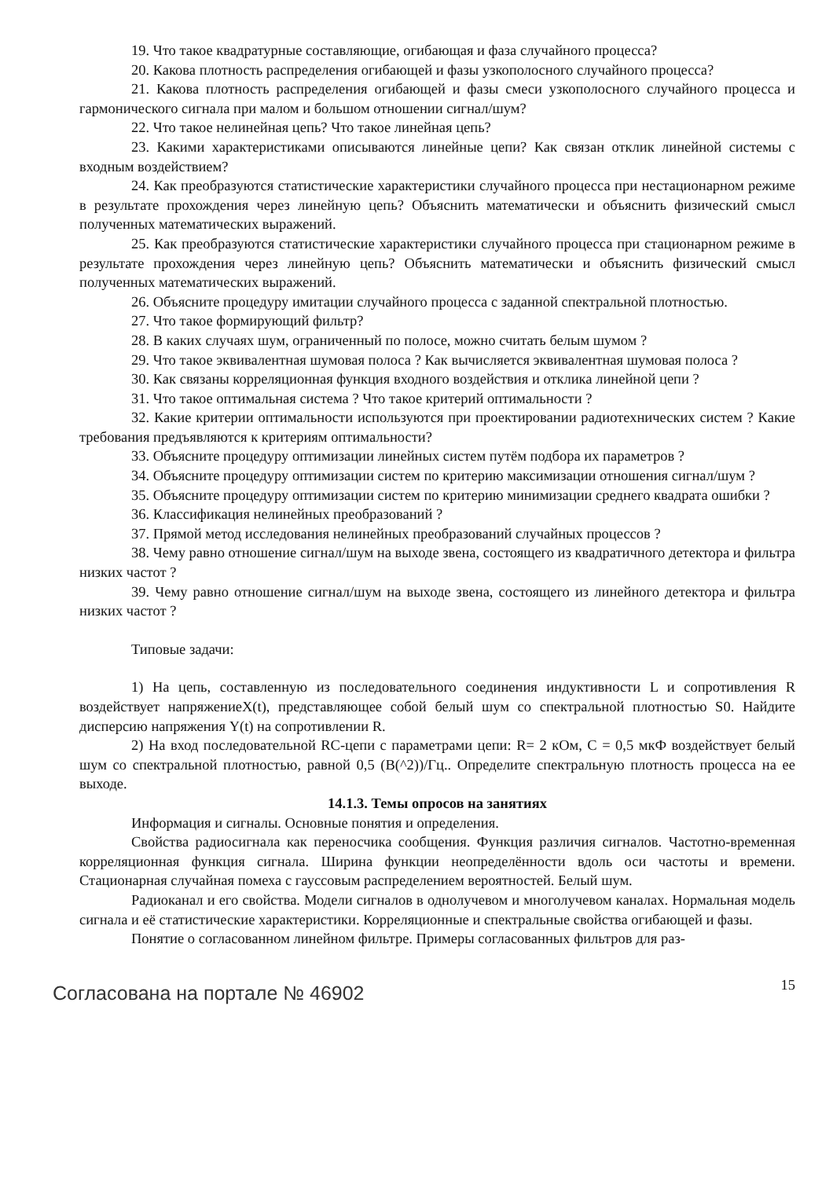19. Что такое квадратурные составляющие, огибающая и фаза случайного процесса?
20. Какова плотность распределения огибающей и фазы узкополосного случайного процесса?
21. Какова плотность распределения огибающей и фазы смеси узкополосного случайного процесса и гармонического сигнала при малом и большом отношении сигнал/шум?
22. Что такое нелинейная цепь? Что такое линейная цепь?
23. Какими характеристиками описываются линейные цепи? Как связан отклик линейной системы с входным воздействием?
24. Как преобразуются статистические характеристики случайного процесса при нестационарном режиме в результате прохождения через линейную цепь? Объяснить математически и объяснить физический смысл полученных математических выражений.
25. Как преобразуются статистические характеристики случайного процесса при стационарном режиме в результате прохождения через линейную цепь? Объяснить математически и объяснить физический смысл полученных математических выражений.
26. Объясните процедуру имитации случайного процесса с заданной спектральной плотностью.
27. Что такое формирующий фильтр?
28. В каких случаях шум, ограниченный по полосе, можно считать белым шумом ?
29. Что такое эквивалентная шумовая полоса ? Как вычисляется эквивалентная шумовая полоса ?
30. Как связаны корреляционная функция входного воздействия и отклика линейной цепи ?
31. Что такое оптимальная система ? Что такое критерий оптимальности ?
32. Какие критерии оптимальности используются при проектировании радиотехнических систем ? Какие требования предъявляются к критериям оптимальности?
33. Объясните процедуру оптимизации линейных систем путём подбора их параметров ?
34. Объясните процедуру оптимизации систем по критерию максимизации отношения сигнал/шум ?
35. Объясните процедуру оптимизации систем по критерию минимизации среднего квадрата ошибки ?
36. Классификация нелинейных преобразований ?
37. Прямой метод исследования нелинейных преобразований случайных процессов ?
38. Чему равно отношение сигнал/шум на выходе звена, состоящего из квадратичного детектора и фильтра низких частот ?
39. Чему равно отношение сигнал/шум на выходе звена, состоящего из линейного детектора и фильтра низких частот ?
Типовые задачи:
1) На цепь, составленную из последовательного соединения индуктивности L и сопротивления R воздействует напряжениеX(t), представляющее собой белый шум со спектральной плотностью S0. Найдите дисперсию напряжения Y(t) на сопротивлении R.
2) На вход последовательной RC-цепи с параметрами цепи: R= 2 кОм, C = 0,5 мкФ воздействует белый шум со спектральной плотностью, равной 0,5 (В(^2))/Гц.. Определите спектральную плотность процесса на ее выходе.
14.1.3. Темы опросов на занятиях
Информация и сигналы. Основные понятия и определения.
Свойства радиосигнала как переносчика сообщения. Функция различия сигналов. Частотно-временная корреляционная функция сигнала. Ширина функции неопределённости вдоль оси частоты и времени. Стационарная случайная помеха с гауссовым распределением вероятностей. Белый шум.
Радиоканал и его свойства. Модели сигналов в однолучевом и многолучевом каналах. Нормальная модель сигнала и её статистические характеристики. Корреляционные и спектральные свойства огибающей и фазы.
Понятие о согласованном линейном фильтре. Примеры согласованных фильтров для раз-
Согласована на портале № 46902 15